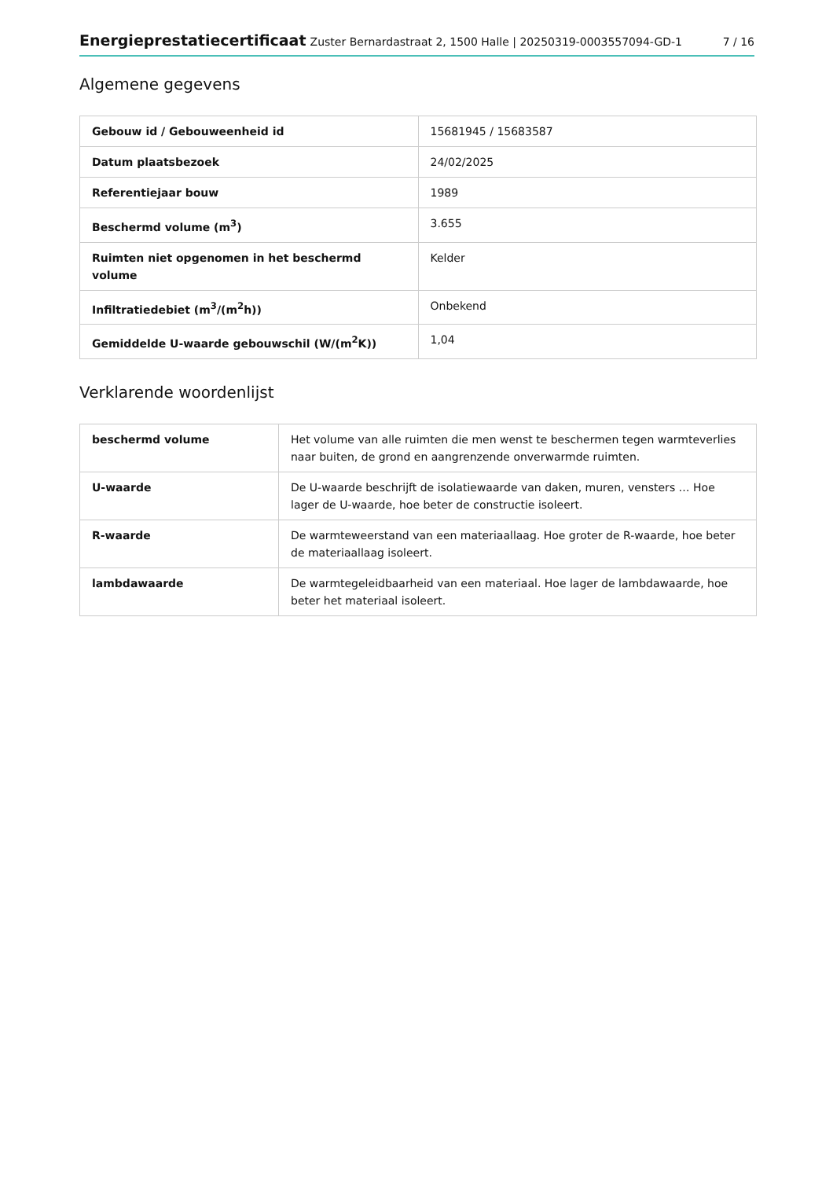Energieprestatiecertificaat Zuster Bernardastraat 2, 1500 Halle | 20250319-0003557094-GD-1
7 / 16
Algemene gegevens
| Gebouw id / Gebouweenheid id | 15681945 / 15683587 |
| Datum plaatsbezoek | 24/02/2025 |
| Referentiejaar bouw | 1989 |
| Beschermd volume (m<sup>3</sup>) | 3.655 |
| Ruimten niet opgenomen in het beschermd volume | Kelder |
| Infiltratiedebiet (m<sup>3</sup>/(m<sup>2</sup>h)) | Onbekend |
| Gemiddelde U-waarde gebouwschil (W/(m<sup>2</sup>K)) | 1,04 |
Verklarende woordenlijst
| beschermd volume | Het volume van alle ruimten die men wenst te beschermen tegen warmteverlies naar buiten, de grond en aangrenzende onverwarmde ruimten. |
| U-waarde | De U-waarde beschrijft de isolatiewaarde van daken, muren, vensters … Hoe lager de U-waarde, hoe beter de constructie isoleert. |
| R-waarde | De warmteweerstand van een materiaallaag. Hoe groter de R-waarde, hoe beter de materiaallaag isoleert. |
| lambdawaarde | De warmtegeleidbaarheid van een materiaal. Hoe lager de lambdawaarde, hoe beter het materiaal isoleert. |